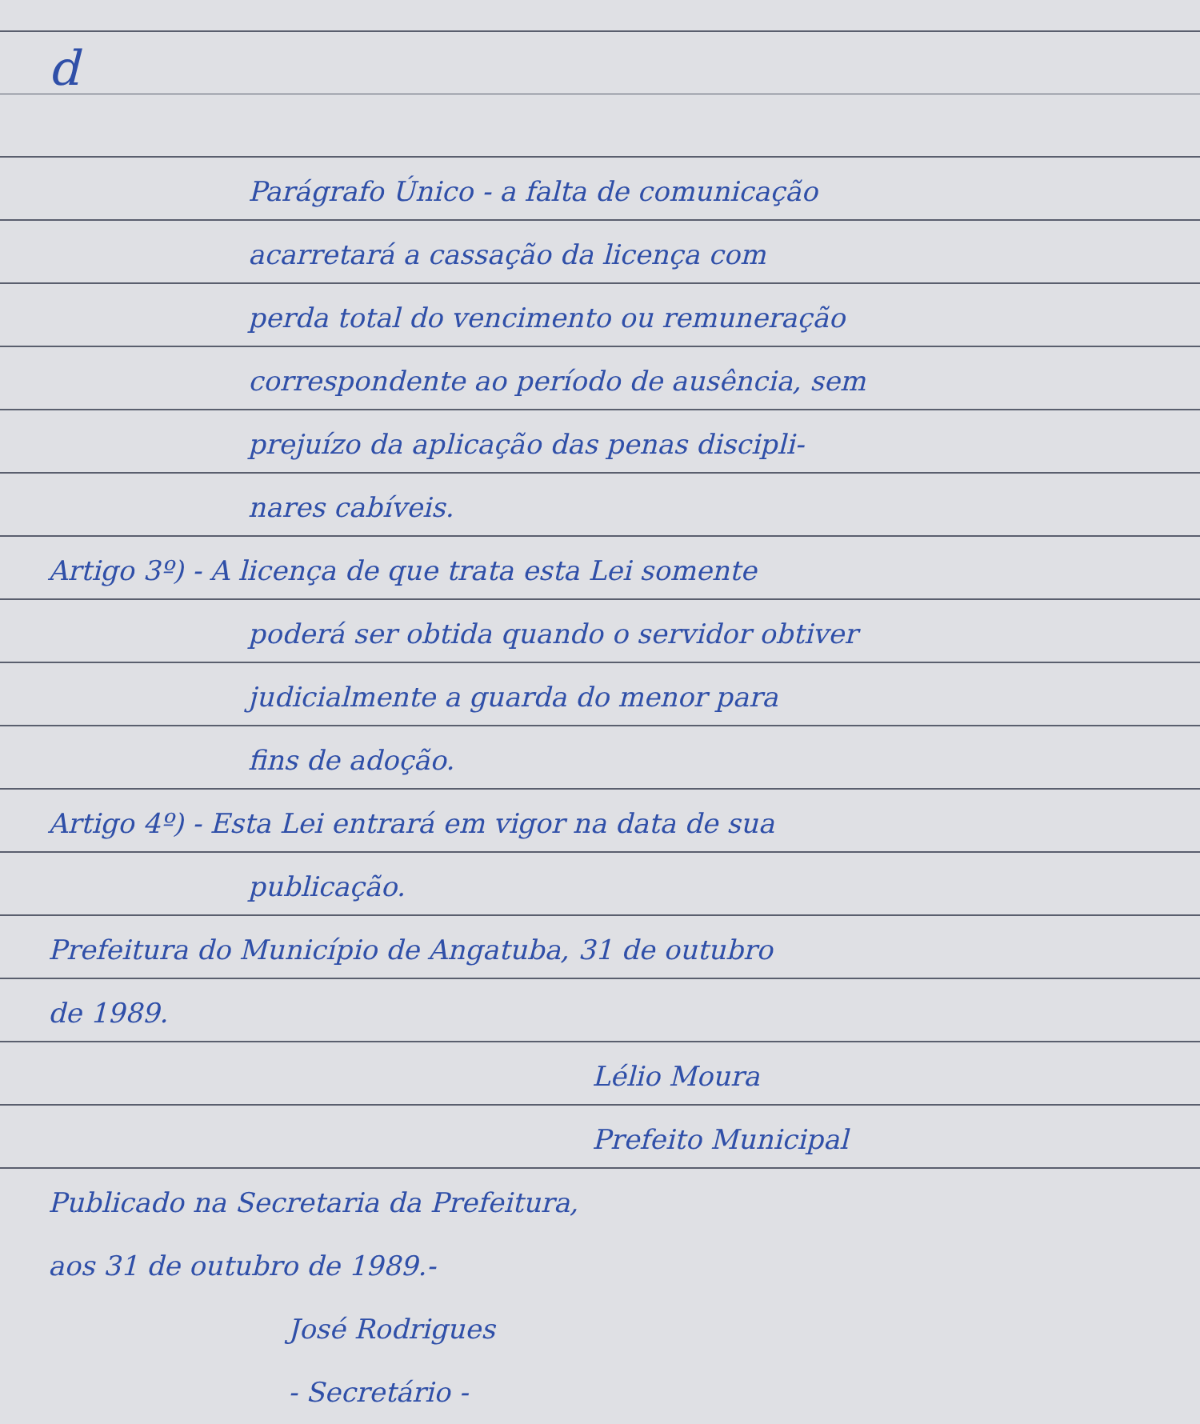d
Parágrafo Único - a falta de comunicação
acarretará a cassação da licença com
perda total do vencimento ou remuneração
correspondente ao período de ausência, sem
prejuízo da aplicação das penas discipli-
nares cabíveis.
Artigo 3º) - A licença de que trata esta Lei somente
poderá ser obtida quando o servidor obtiver
judicialmente a guarda do menor para
fins de adoção.
Artigo 4º) - Esta Lei entrará em vigor na data de sua
publicação.
Prefeitura do Município de Angatuba, 31 de outubro
de 1989.
Lélio Moura
Prefeito Municipal
Publicado na Secretaria da Prefeitura,
aos 31 de outubro de 1989.-
José Rodrigues
- Secretário -